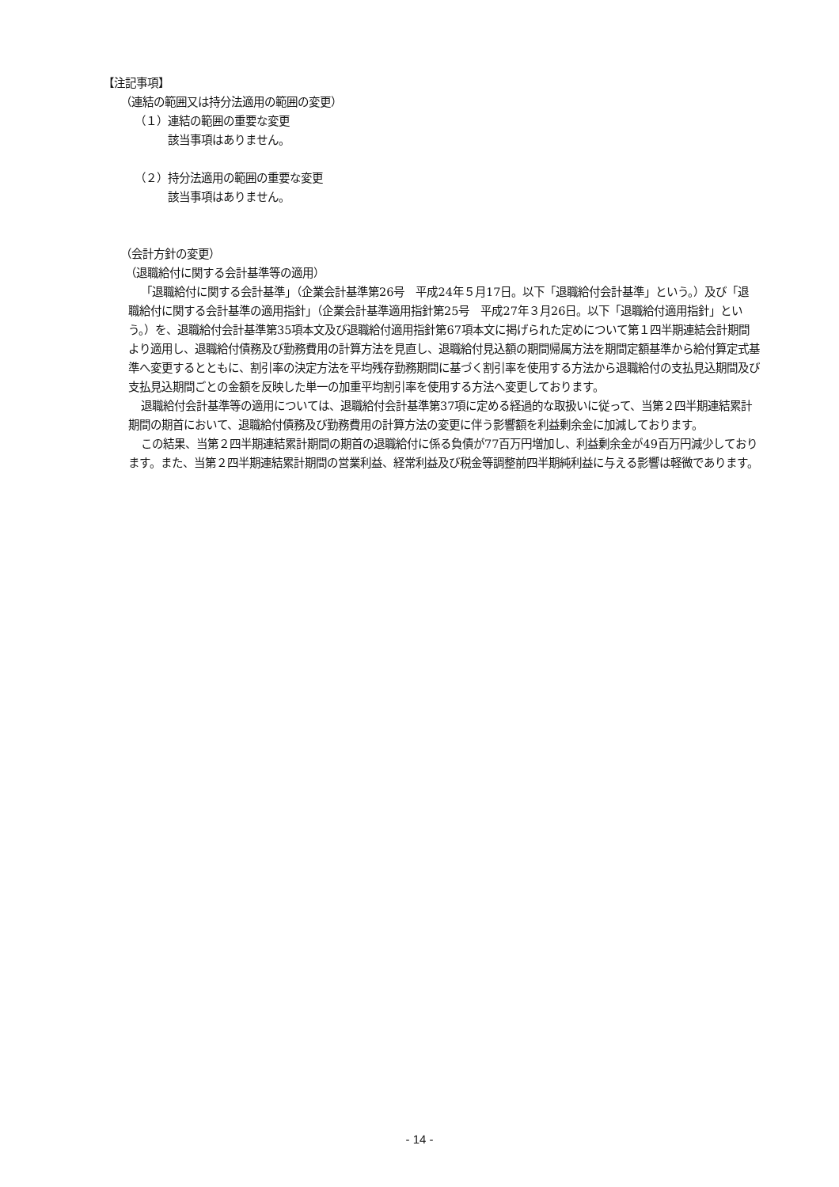【注記事項】
（連結の範囲又は持分法適用の範囲の変更）
（１）連結の範囲の重要な変更
該当事項はありません。
（２）持分法適用の範囲の重要な変更
該当事項はありません。
（会計方針の変更）
（退職給付に関する会計基準等の適用）
「退職給付に関する会計基準」（企業会計基準第26号　平成24年５月17日。以下「退職給付会計基準」という。）及び「退職給付に関する会計基準の適用指針」（企業会計基準適用指針第25号　平成27年３月26日。以下「退職給付適用指針」という。）を、退職給付会計基準第35項本文及び退職給付適用指針第67項本文に掲げられた定めについて第１四半期連結会計期間より適用し、退職給付債務及び勤務費用の計算方法を見直し、退職給付見込額の期間帰属方法を期間定額基準から給付算定式基準へ変更するとともに、割引率の決定方法を平均残存勤務期間に基づく割引率を使用する方法から退職給付の支払見込期間及び支払見込期間ごとの金額を反映した単一の加重平均割引率を使用する方法へ変更しております。
退職給付会計基準等の適用については、退職給付会計基準第37項に定める経過的な取扱いに従って、当第２四半期連結累計期間の期首において、退職給付債務及び勤務費用の計算方法の変更に伴う影響額を利益剰余金に加減しております。
この結果、当第２四半期連結累計期間の期首の退職給付に係る負債が77百万円増加し、利益剰余金が49百万円減少しております。また、当第２四半期連結累計期間の営業利益、経常利益及び税金等調整前四半期純利益に与える影響は軽微であります。
- 14 -